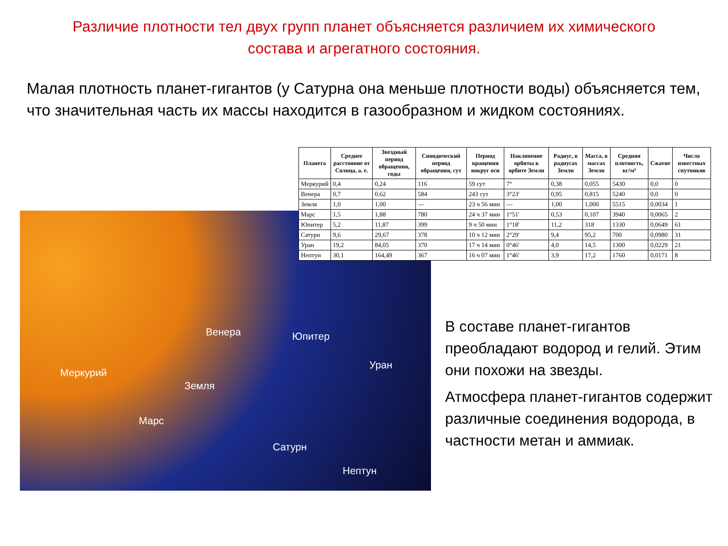Различие плотности тел двух групп планет объясняется различием их химического состава и агрегатного состояния.
Малая плотность планет-гигантов (у Сатурна она меньше плотности воды) объясняется тем, что значительная часть их массы находится в газообразном и жидком состояниях.
Меркурий
Венера
Земля
Марс
Юпитер
Уран
Сатурн
Нептун
| Планета | Среднее расстояние от Солнца, а. е. | Звездный период обращения, годы | Синодический период обращения, сут | Период вращения вокруг оси | Наклонение орбиты к орбите Земли | Радиус, в радиусах Земли | Масса, в массах Земли | Средняя плотность, кг/м³ | Сжатие | Число известных спутников |
| --- | --- | --- | --- | --- | --- | --- | --- | --- | --- | --- |
| Меркурий | 0,4 | 0,24 | 116 | 59 сут | 7° | 0,38 | 0,055 | 5430 | 0,0 | 0 |
| Венера | 0,7 | 0,62 | 584 | 243 сут | 3°23' | 0,95 | 0,815 | 5240 | 0,0 | 0 |
| Земля | 1,0 | 1,00 | — | 23 ч 56 мин | — | 1,00 | 1,000 | 5515 | 0,0034 | 1 |
| Марс | 1,5 | 1,88 | 780 | 24 ч 37 мин | 1°51' | 0,53 | 0,107 | 3940 | 0,0065 | 2 |
| Юпитер | 5,2 | 11,87 | 399 | 9 ч 50 мин | 1°18' | 11,2 | 318 | 1330 | 0,0649 | 61 |
| Сатурн | 9,6 | 29,67 | 378 | 10 ч 12 мин | 2°29' | 9,4 | 95,2 | 700 | 0,0980 | 31 |
| Уран | 19,2 | 84,05 | 370 | 17 ч 14 мин | 0°46' | 4,0 | 14,5 | 1300 | 0,0229 | 21 |
| Нептун | 30,1 | 164,49 | 367 | 16 ч 07 мин | 1°46' | 3,9 | 17,2 | 1760 | 0,0171 | 8 |
В составе планет-гигантов преобладают водород и гелий. Этим они похожи на звезды.
Атмосфера планет-гигантов содержит различные соединения водорода, в частности метан и аммиак.